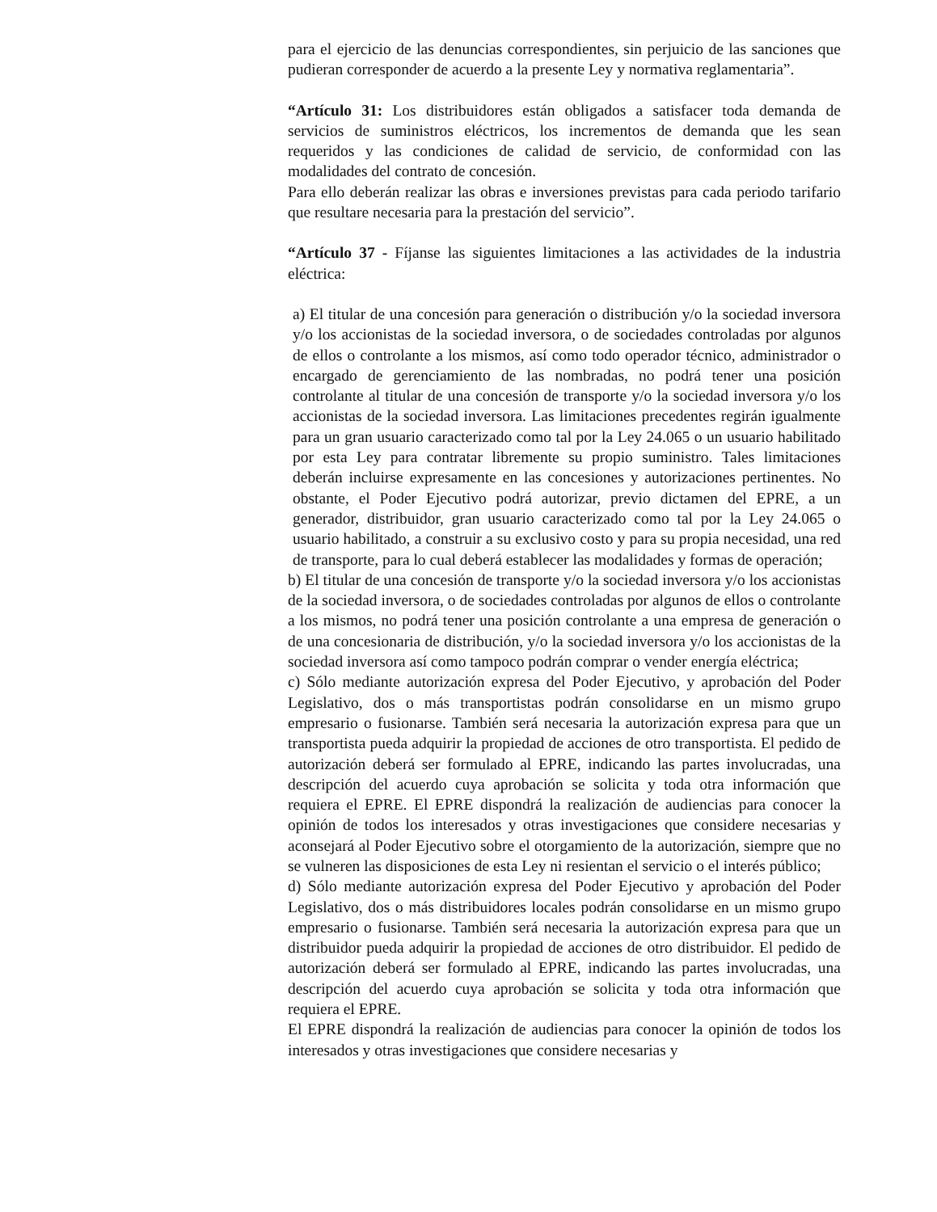para el ejercicio de las denuncias correspondientes, sin perjuicio de las sanciones que pudieran corresponder de acuerdo a la presente Ley y normativa reglamentaria”.
“Artículo 31: Los distribuidores están obligados a satisfacer toda demanda de servicios de suministros eléctricos, los incrementos de demanda que les sean requeridos y las condiciones de calidad de servicio, de conformidad con las modalidades del contrato de concesión.
Para ello deberán realizar las obras e inversiones previstas para cada periodo tarifario que resultare necesaria para la prestación del servicio”.
“Artículo 37 - Fíjanse las siguientes limitaciones a las actividades de la industria eléctrica:
a) El titular de una concesión para generación o distribución y/o la sociedad inversora y/o los accionistas de la sociedad inversora, o de sociedades controladas por algunos de ellos o controlante a los mismos, así como todo operador técnico, administrador o encargado de gerenciamiento de las nombradas, no podrá tener una posición controlante al titular de una concesión de transporte y/o la sociedad inversora y/o los accionistas de la sociedad inversora. Las limitaciones precedentes regirán igualmente para un gran usuario caracterizado como tal por la Ley 24.065 o un usuario habilitado por esta Ley para contratar libremente su propio suministro. Tales limitaciones deberán incluirse expresamente en las concesiones y autorizaciones pertinentes. No obstante, el Poder Ejecutivo podrá autorizar, previo dictamen del EPRE, a un generador, distribuidor, gran usuario caracterizado como tal por la Ley 24.065 o usuario habilitado, a construir a su exclusivo costo y para su propia necesidad, una red de transporte, para lo cual deberá establecer las modalidades y formas de operación;
b) El titular de una concesión de transporte y/o la sociedad inversora y/o los accionistas de la sociedad inversora, o de sociedades controladas por algunos de ellos o controlante a los mismos, no podrá tener una posición controlante a una empresa de generación o de una concesionaria de distribución, y/o la sociedad inversora y/o los accionistas de la sociedad inversora así como tampoco podrán comprar o vender energía eléctrica;
c) Sólo mediante autorización expresa del Poder Ejecutivo, y aprobación del Poder Legislativo, dos o más transportistas podrán consolidarse en un mismo grupo empresario o fusionarse. También será necesaria la autorización expresa para que un transportista pueda adquirir la propiedad de acciones de otro transportista. El pedido de autorización deberá ser formulado al EPRE, indicando las partes involucradas, una descripción del acuerdo cuya aprobación se solicita y toda otra información que requiera el EPRE. El EPRE dispondrá la realización de audiencias para conocer la opinión de todos los interesados y otras investigaciones que considere necesarias y aconsejará al Poder Ejecutivo sobre el otorgamiento de la autorización, siempre que no se vulneren las disposiciones de esta Ley ni resientan el servicio o el interés público;
d) Sólo mediante autorización expresa del Poder Ejecutivo y aprobación del Poder Legislativo, dos o más distribuidores locales podrán consolidarse en un mismo grupo empresario o fusionarse. También será necesaria la autorización expresa para que un distribuidor pueda adquirir la propiedad de acciones de otro distribuidor. El pedido de autorización deberá ser formulado al EPRE, indicando las partes involucradas, una descripción del acuerdo cuya aprobación se solicita y toda otra información que requiera el EPRE.
El EPRE dispondrá la realización de audiencias para conocer la opinión de todos los interesados y otras investigaciones que considere necesarias y